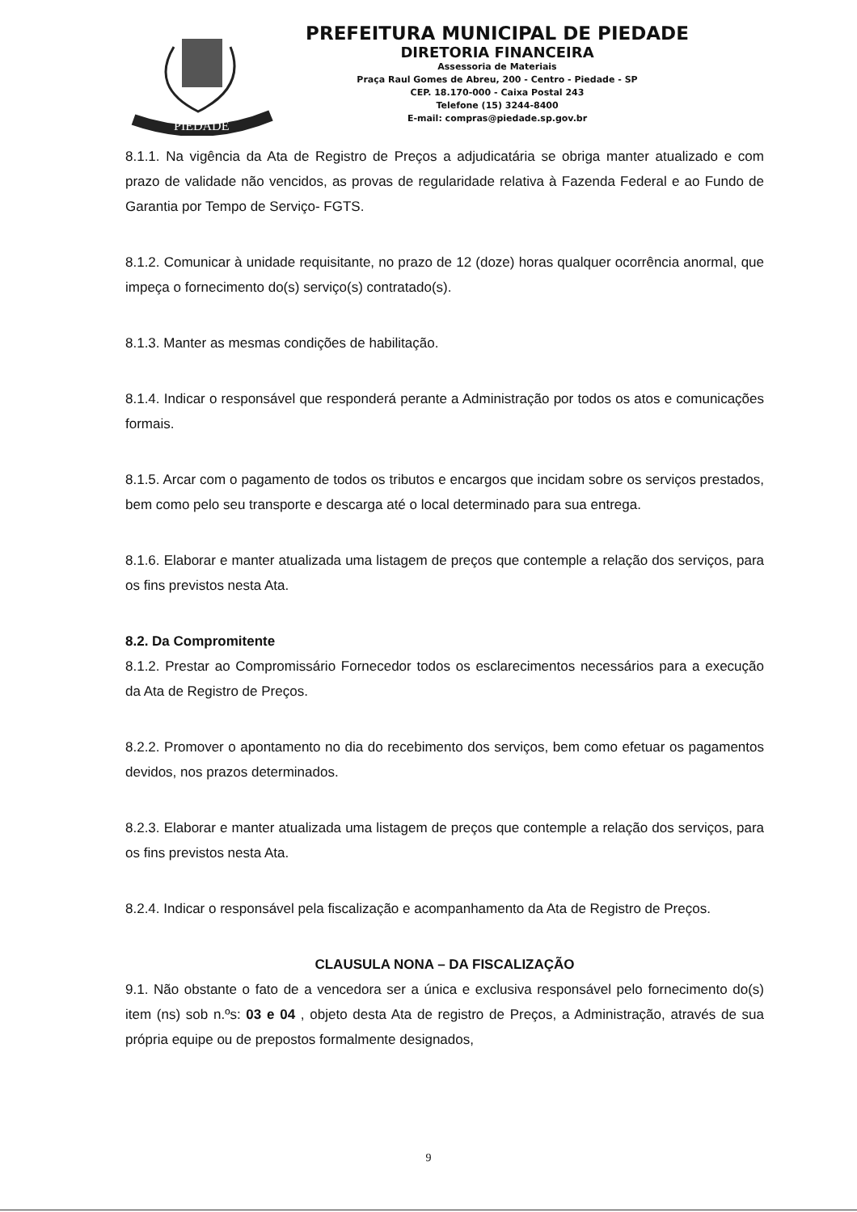PIEDADE
PREFEITURA MUNICIPAL DE PIEDADE
DIRETORIA FINANCEIRA
Assessoria de Materiais
Praça Raul Gomes de Abreu, 200 - Centro - Piedade - SP
CEP. 18.170-000 - Caixa Postal 243
Telefone (15) 3244-8400
E-mail: compras@piedade.sp.gov.br
8.1.1. Na vigência da Ata de Registro de Preços a adjudicatária se obriga manter atualizado e com prazo de validade não vencidos, as provas de regularidade relativa à Fazenda Federal e ao Fundo de Garantia por Tempo de Serviço- FGTS.
8.1.2. Comunicar à unidade requisitante, no prazo de 12 (doze) horas qualquer ocorrência anormal, que impeça o fornecimento do(s) serviço(s) contratado(s).
8.1.3. Manter as mesmas condições de habilitação.
8.1.4. Indicar o responsável que responderá perante a Administração por todos os atos e comunicações formais.
8.1.5. Arcar com o pagamento de todos os tributos e encargos que incidam sobre os serviços prestados, bem como pelo seu transporte e descarga até o local determinado para sua entrega.
8.1.6. Elaborar e manter atualizada uma listagem de preços que contemple a relação dos serviços, para os fins previstos nesta Ata.
8.2. Da Compromitente
8.1.2. Prestar ao Compromissário Fornecedor todos os esclarecimentos necessários para a execução da Ata de Registro de Preços.
8.2.2. Promover o apontamento no dia do recebimento dos serviços, bem como efetuar os pagamentos devidos, nos prazos determinados.
8.2.3. Elaborar e manter atualizada uma listagem de preços que contemple a relação dos serviços, para os fins previstos nesta Ata.
8.2.4. Indicar o responsável pela fiscalização e acompanhamento da Ata de Registro de Preços.
CLAUSULA NONA – DA FISCALIZAÇÃO
9.1. Não obstante o fato de a vencedora ser a única e exclusiva responsável pelo fornecimento do(s) item (ns) sob n.ºs: 03 e 04 , objeto desta Ata de registro de Preços, a Administração, através de sua própria equipe ou de prepostos formalmente designados,
9